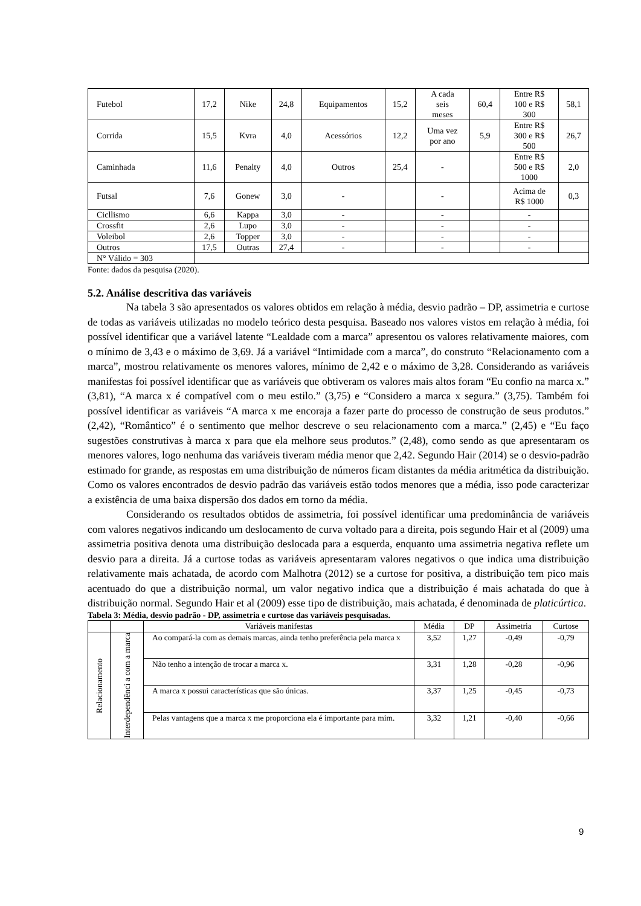| Futebol | 17,2 | Nike | 24,8 | Equipamentos | 15,2 | A cada seis meses | 60,4 | Entre R$ 100 e R$ 300 | 58,1 |
| Corrida | 15,5 | Kvra | 4,0 | Acessórios | 12,2 | Uma vez por ano | 5,9 | Entre R$ 300 e R$ 500 | 26,7 |
| Caminhada | 11,6 | Penalty | 4,0 | Outros | 25,4 | - | | Entre R$ 500 e R$ 1000 | 2,0 |
| Futsal | 7,6 | Gonew | 3,0 | - | | - | | Acima de R$ 1000 | 0,3 |
| Cicllismo | 6,6 | Kappa | 3,0 | - | | - | | - | |
| Crossfit | 2,6 | Lupo | 3,0 | - | | - | | - | |
| Voleibol | 2,6 | Topper | 3,0 | - | | - | | - | |
| Outros | 17,5 | Outras | 27,4 | - | | - | | - | |
| N° Válido = 303 | | | | | | | | | |
Fonte: dados da pesquisa (2020).
5.2. Análise descritiva das variáveis
Na tabela 3 são apresentados os valores obtidos em relação à média, desvio padrão – DP, assimetria e curtose de todas as variáveis utilizadas no modelo teórico desta pesquisa. Baseado nos valores vistos em relação à média, foi possível identificar que a variável latente “Lealdade com a marca” apresentou os valores relativamente maiores, com o mínimo de 3,43 e o máximo de 3,69. Já a variável “Intimidade com a marca”, do construto “Relacionamento com a marca”, mostrou relativamente os menores valores, mínimo de 2,42 e o máximo de 3,28. Considerando as variáveis manifestas foi possível identificar que as variáveis que obtiveram os valores mais altos foram “Eu confio na marca x.” (3,81), “A marca x é compatível com o meu estilo.” (3,75) e “Considero a marca x segura.” (3,75). Também foi possível identificar as variáveis “A marca x me encoraja a fazer parte do processo de construção de seus produtos.” (2,42), “Romântico” é o sentimento que melhor descreve o seu relacionamento com a marca.” (2,45) e “Eu faço sugestões construtivas à marca x para que ela melhore seus produtos.” (2,48), como sendo as que apresentaram os menores valores, logo nenhuma das variáveis tiveram média menor que 2,42. Segundo Hair (2014) se o desvio-padrão estimado for grande, as respostas em uma distribuição de números ficam distantes da média aritmética da distribuição. Como os valores encontrados de desvio padrão das variáveis estão todos menores que a média, isso pode caracterizar a existência de uma baixa dispersão dos dados em torno da média.
Considerando os resultados obtidos de assimetria, foi possível identificar uma predominância de variáveis com valores negativos indicando um deslocamento de curva voltado para a direita, pois segundo Hair et al (2009) uma assimetria positiva denota uma distribuição deslocada para a esquerda, enquanto uma assimetria negativa reflete um desvio para a direita. Já a curtose todas as variáveis apresentaram valores negativos o que indica uma distribuição relativamente mais achatada, de acordo com Malhotra (2012) se a curtose for positiva, a distribuição tem pico mais acentuado do que a distribuição normal, um valor negativo indica que a distribuição é mais achatada do que à distribuição normal. Segundo Hair et al (2009) esse tipo de distribuição, mais achatada, é denominada de platicúrtica.
Tabela 3: Média, desvio padrão - DP, assimetria e curtose das variáveis pesquisadas.
| | | Variáveis manifestas | Média | DP | Assimetria | Curtose |
| --- | --- | --- | --- | --- | --- | --- |
| Relacionamento | Interdependênci a com a marca | Ao compará-la com as demais marcas, ainda tenho preferência pela marca x | 3,52 | 1,27 | -0,49 | -0,79 |
| | | Não tenho a intenção de trocar a marca x. | 3,31 | 1,28 | -0,28 | -0,96 |
| | | A marca x possui características que são únicas. | 3,37 | 1,25 | -0,45 | -0,73 |
| | | Pelas vantagens que a marca x me proporciona ela é importante para mim. | 3,32 | 1,21 | -0,40 | -0,66 |
9